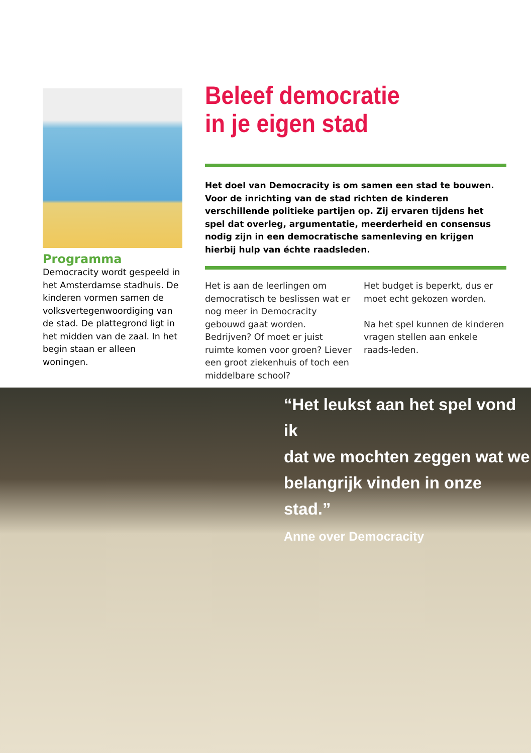Programma
Democracity wordt gespeeld in het Amsterdamse stadhuis. De kinderen vormen samen de volksvertegenwoordiging van de stad. De plattegrond ligt in het midden van de zaal. In het begin staan er alleen woningen.
Beleef democratie
in je eigen stad
Het doel van Democracity is om samen een stad te bouwen. Voor de inrichting van de stad richten de kinderen verschillende politieke partijen op. Zij ervaren tijdens het spel dat overleg, argumentatie, meerderheid en consensus nodig zijn in een democratische samenleving en krijgen hierbij hulp van échte raadsleden.
Het is aan de leerlingen om democratisch te beslissen wat er nog meer in Democracity gebouwd gaat worden. Bedrijven? Of moet er juist ruimte komen voor groen? Liever een groot ziekenhuis of toch een middelbare school?
Het budget is beperkt, dus er moet echt gekozen worden.
Na het spel kunnen de kinderen vragen stellen aan enkele raads-leden.
“Het leukst aan het spel vond ik
dat we mochten zeggen wat we
belangrijk vinden in onze stad.”
Anne over Democracity